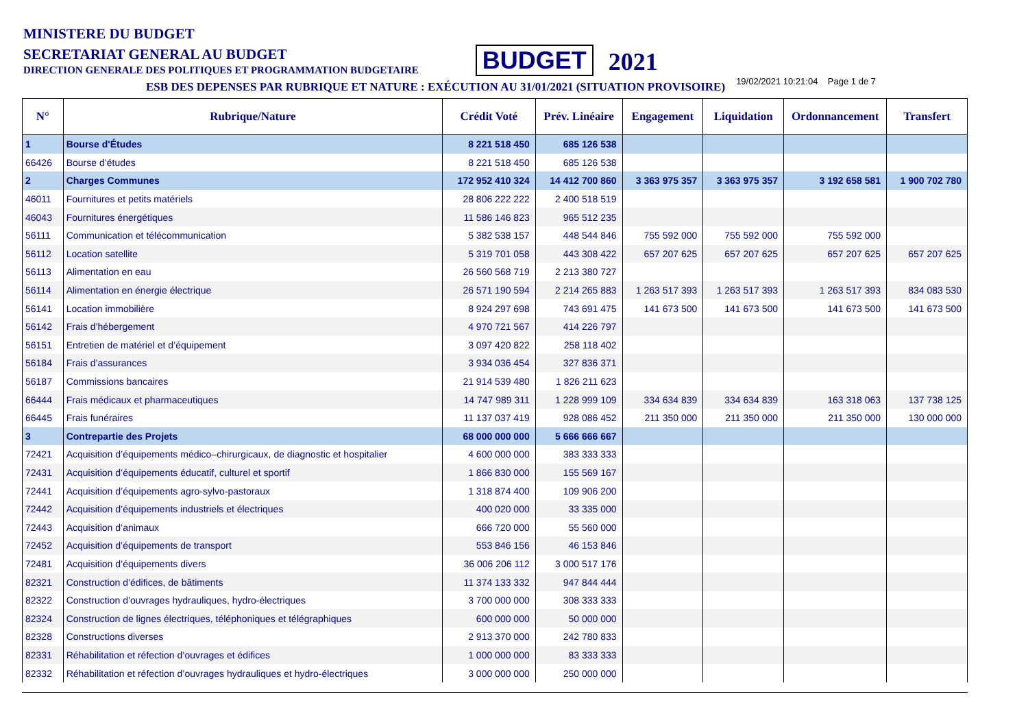MINISTERE DU BUDGET
SECRETARIAT GENERAL AU BUDGET
DIRECTION GENERALE DES POLITIQUES ET PROGRAMMATION BUDGETAIRE
BUDGET 2021
ESB DES DEPENSES PAR RUBRIQUE ET NATURE : EXÉCUTION AU 31/01/2021 (SITUATION PROVISOIRE) 19/02/2021 10:21:04 Page 1 de 7
| N° | Rubrique/Nature | Crédit Voté | Prév. Linéaire | Engagement | Liquidation | Ordonnancement | Transfert |
| --- | --- | --- | --- | --- | --- | --- | --- |
| 1 | Bourse d'Études | 8 221 518 450 | 685 126 538 | | | | |
| 66426 | Bourse d’études | 8 221 518 450 | 685 126 538 | | | | |
| 2 | Charges Communes | 172 952 410 324 | 14 412 700 860 | 3 363 975 357 | 3 363 975 357 | 3 192 658 581 | 1 900 702 780 |
| 46011 | Fournitures et petits matériels | 28 806 222 222 | 2 400 518 519 | | | | |
| 46043 | Fournitures énergétiques | 11 586 146 823 | 965 512 235 | | | | |
| 56111 | Communication et télécommunication | 5 382 538 157 | 448 544 846 | 755 592 000 | 755 592 000 | 755 592 000 | |
| 56112 | Location satellite | 5 319 701 058 | 443 308 422 | 657 207 625 | 657 207 625 | 657 207 625 | 657 207 625 |
| 56113 | Alimentation en eau | 26 560 568 719 | 2 213 380 727 | | | | |
| 56114 | Alimentation en énergie électrique | 26 571 190 594 | 2 214 265 883 | 1 263 517 393 | 1 263 517 393 | 1 263 517 393 | 834 083 530 |
| 56141 | Location immobilière | 8 924 297 698 | 743 691 475 | 141 673 500 | 141 673 500 | 141 673 500 | 141 673 500 |
| 56142 | Frais d’hébergement | 4 970 721 567 | 414 226 797 | | | | |
| 56151 | Entretien de matériel et d’équipement | 3 097 420 822 | 258 118 402 | | | | |
| 56184 | Frais d’assurances | 3 934 036 454 | 327 836 371 | | | | |
| 56187 | Commissions bancaires | 21 914 539 480 | 1 826 211 623 | | | | |
| 66444 | Frais médicaux et pharmaceutiques | 14 747 989 311 | 1 228 999 109 | 334 634 839 | 334 634 839 | 163 318 063 | 137 738 125 |
| 66445 | Frais funéraires | 11 137 037 419 | 928 086 452 | 211 350 000 | 211 350 000 | 211 350 000 | 130 000 000 |
| 3 | Contrepartie des Projets | 68 000 000 000 | 5 666 666 667 | | | | |
| 72421 | Acquisition d’équipements médico–chirurgicaux, de diagnostic et hospitalier | 4 600 000 000 | 383 333 333 | | | | |
| 72431 | Acquisition d’équipements éducatif, culturel et sportif | 1 866 830 000 | 155 569 167 | | | | |
| 72441 | Acquisition d’équipements agro-sylvo-pastoraux | 1 318 874 400 | 109 906 200 | | | | |
| 72442 | Acquisition d’équipements industriels et électriques | 400 020 000 | 33 335 000 | | | | |
| 72443 | Acquisition d’animaux | 666 720 000 | 55 560 000 | | | | |
| 72452 | Acquisition d’équipements de transport | 553 846 156 | 46 153 846 | | | | |
| 72481 | Acquisition d’équipements divers | 36 006 206 112 | 3 000 517 176 | | | | |
| 82321 | Construction d’édifices, de bâtiments | 11 374 133 332 | 947 844 444 | | | | |
| 82322 | Construction d’ouvrages hydrauliques, hydro-électriques | 3 700 000 000 | 308 333 333 | | | | |
| 82324 | Construction de lignes électriques, téléphoniques et télégraphiques | 600 000 000 | 50 000 000 | | | | |
| 82328 | Constructions diverses | 2 913 370 000 | 242 780 833 | | | | |
| 82331 | Réhabilitation et réfection d’ouvrages et édifices | 1 000 000 000 | 83 333 333 | | | | |
| 82332 | Réhabilitation et réfection d’ouvrages hydrauliques et hydro-électriques | 3 000 000 000 | 250 000 000 | | | | |